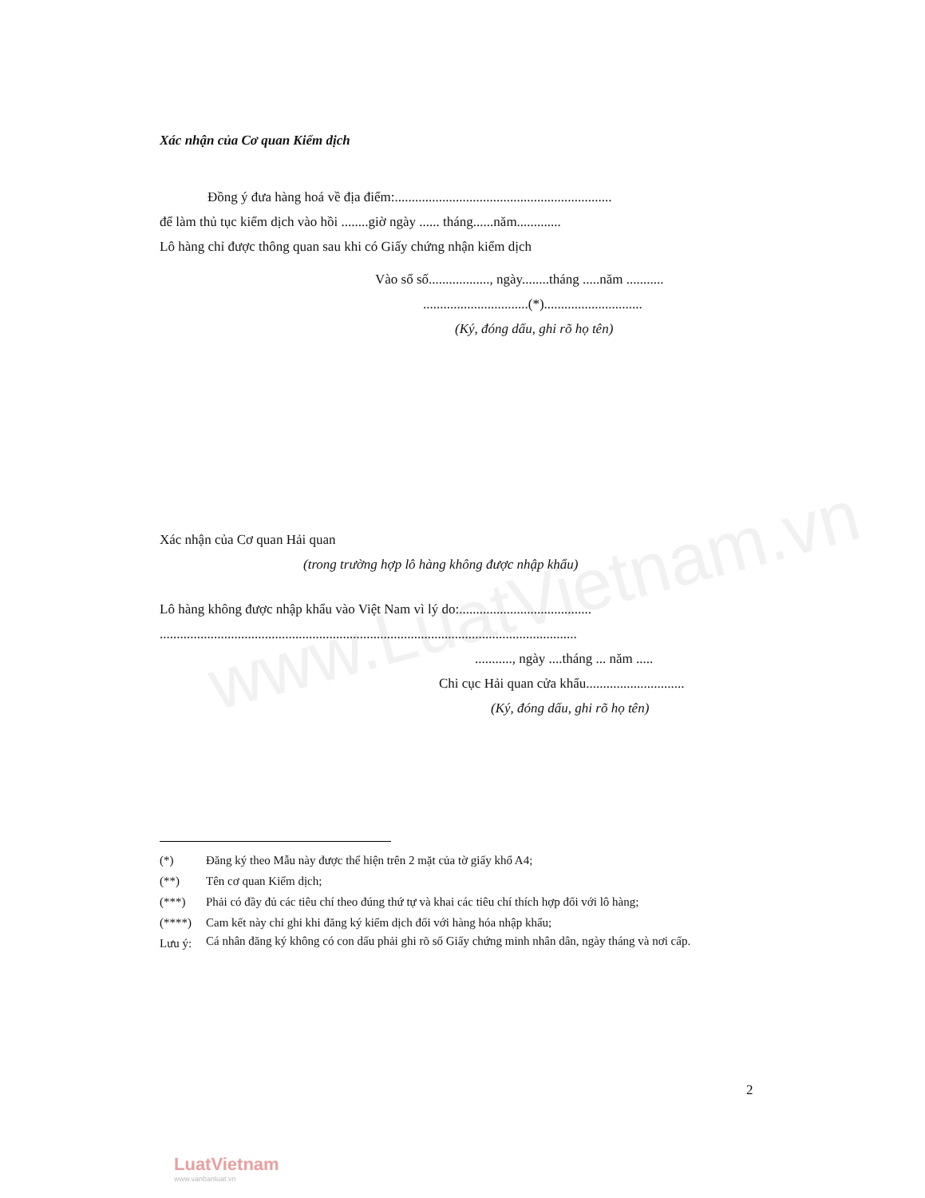www.LuatVietnam.vn
Xác nhận của Cơ quan Kiểm dịch
Đồng ý đưa hàng hoá về địa điểm:................................................................
để làm thủ tục kiểm dịch vào hồi ........giờ ngày ...... tháng......năm.............
Lô hàng chỉ được thông quan sau khi có Giấy chứng nhận kiểm dịch
Vào sổ số.................., ngày........tháng .....năm ...........
...............................(*).............................
(Ký, đóng dấu, ghi rõ họ tên)
Xác nhận của Cơ quan Hải quan
(trong trường hợp lô hàng không được nhập khẩu)
Lô hàng không được nhập khẩu vào Việt Nam vì lý do:.......................................
...........................................................................................................................
..........., ngày ....tháng ... năm .....
Chi cục Hải quan cửa khẩu.............................
(Ký, đóng dấu, ghi rõ họ tên)
(*) Đăng ký theo Mẫu này được thể hiện trên 2 mặt của tờ giấy khổ A4;
(**) Tên cơ quan Kiểm dịch;
(***) Phải có đầy đủ các tiêu chí theo đúng thứ tự và khai các tiêu chí thích hợp đối với lô hàng;
(****) Cam kết này chỉ ghi khi đăng ký kiểm dịch đối với hàng hóa nhập khẩu;
Lưu ý: Cá nhân đăng ký không có con dấu phải ghi rõ số Giấy chứng minh nhân dân, ngày tháng và nơi cấp.
2
LuatVietnam
www.vanbanluat.vn